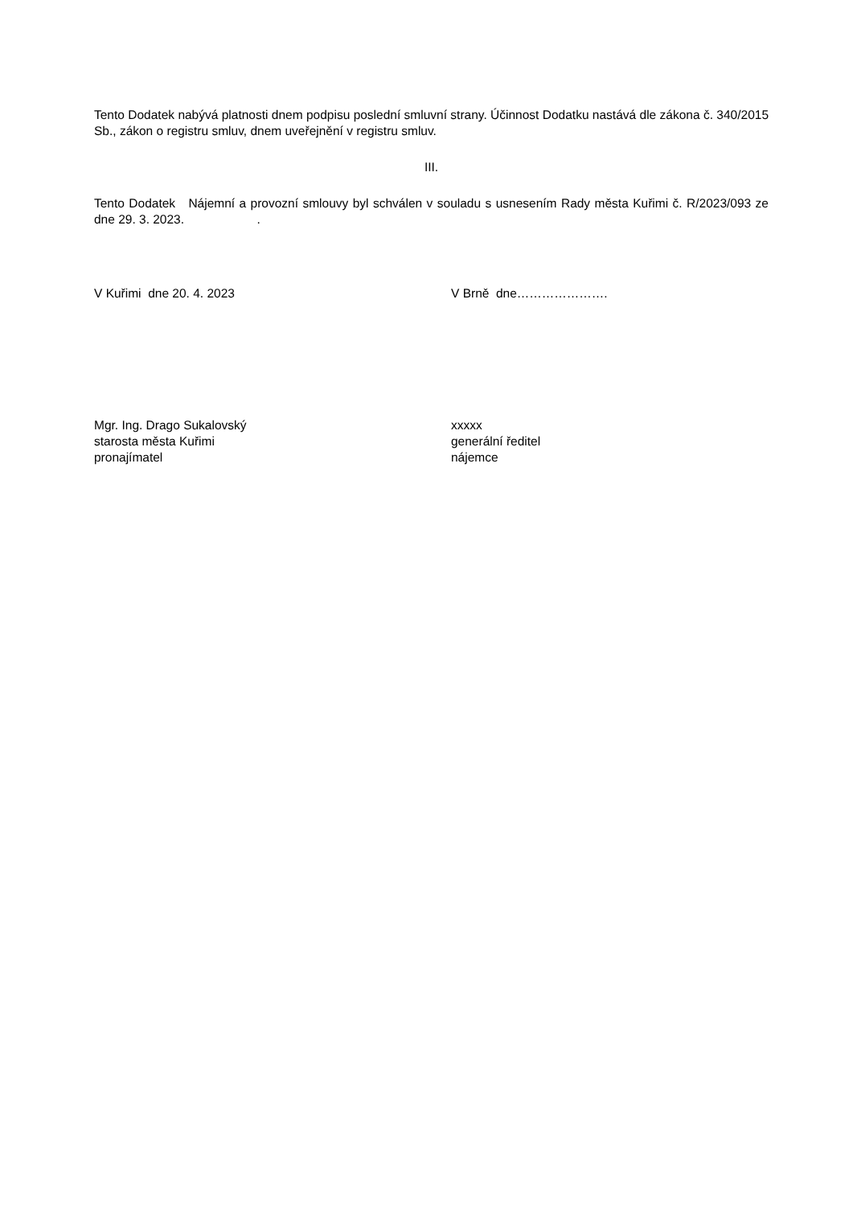Tento Dodatek nabývá platnosti dnem podpisu poslední smluvní strany. Účinnost Dodatku nastává dle zákona č. 340/2015 Sb., zákon o registru smluv, dnem uveřejnění v registru smluv.
III.
Tento Dodatek Nájemní a provozní smlouvy byl schválen v souladu s usnesením Rady města Kuřimi č. R/2023/093 ze dne 29. 3. 2023. .
V Kuřimi dne 20. 4. 2023 V Brně dne………………….
Mgr. Ing. Drago Sukalovský
starosta města Kuřimi
pronajímatel
xxxxx
generální ředitel
nájemce